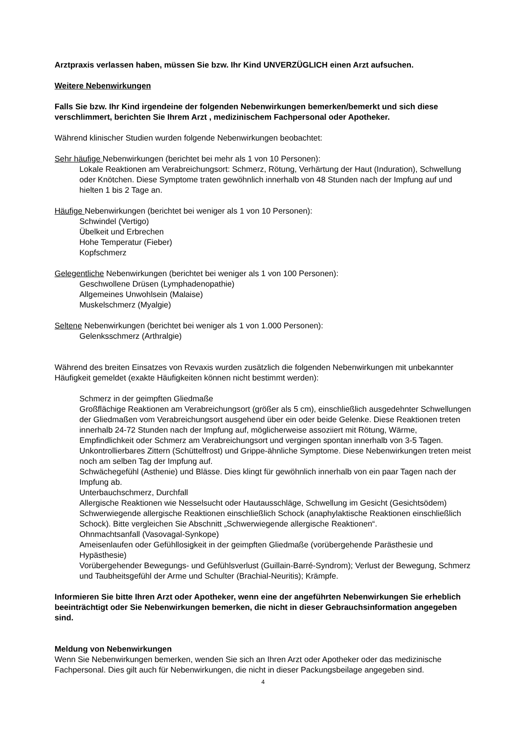Arztpraxis verlassen haben, müssen Sie bzw. Ihr Kind UNVERZÜGLICH einen Arzt aufsuchen.
Weitere Nebenwirkungen
Falls Sie bzw. Ihr Kind irgendeine der folgenden Nebenwirkungen bemerken/bemerkt und sich diese verschlimmert, berichten Sie Ihrem Arzt , medizinischem Fachpersonal oder Apotheker.
Während klinischer Studien wurden folgende Nebenwirkungen beobachtet:
Sehr häufige Nebenwirkungen (berichtet bei mehr als 1 von 10 Personen):
Lokale Reaktionen am Verabreichungsort: Schmerz, Rötung, Verhärtung der Haut (Induration), Schwellung oder Knötchen. Diese Symptome traten gewöhnlich innerhalb von 48 Stunden nach der Impfung auf und hielten 1 bis 2 Tage an.
Häufige Nebenwirkungen (berichtet bei weniger als 1 von 10 Personen):
Schwindel (Vertigo)
Übelkeit und Erbrechen
Hohe Temperatur (Fieber)
Kopfschmerz
Gelegentliche Nebenwirkungen (berichtet bei weniger als 1 von 100 Personen):
Geschwollene Drüsen (Lymphadenopathie)
Allgemeines Unwohlsein (Malaise)
Muskelschmerz (Myalgie)
Seltene Nebenwirkungen (berichtet bei weniger als 1 von 1.000 Personen):
Gelenksschmerz (Arthralgie)
Während des breiten Einsatzes von Revaxis wurden zusätzlich die folgenden Nebenwirkungen mit unbekannter Häufigkeit gemeldet (exakte Häufigkeiten können nicht bestimmt werden):
Schmerz in der geimpften Gliedmaße
Großflächige Reaktionen am Verabreichungsort (größer als 5 cm), einschließlich ausgedehnter Schwellungen der Gliedmaßen vom Verabreichungsort ausgehend über ein oder beide Gelenke. Diese Reaktionen treten innerhalb 24-72 Stunden nach der Impfung auf, möglicherweise assoziiert mit Rötung, Wärme, Empfindlichkeit oder Schmerz am Verabreichungsort und vergingen spontan innerhalb von 3-5 Tagen.
Unkontrollierbares Zittern (Schüttelfrost) und Grippe-ähnliche Symptome. Diese Nebenwirkungen treten meist noch am selben Tag der Impfung auf.
Schwächegefühl (Asthenie) und Blässe. Dies klingt für gewöhnlich innerhalb von ein paar Tagen nach der Impfung ab.
Unterbauchschmerz, Durchfall
Allergische Reaktionen wie Nesselsucht oder Hautausschläge, Schwellung im Gesicht (Gesichtsödem)
Schwerwiegende allergische Reaktionen einschließlich Schock (anaphylaktische Reaktionen einschließlich Schock). Bitte vergleichen Sie Abschnitt „Schwerwiegende allergische Reaktionen“.
Ohnmachtsanfall (Vasovagal-Synkope)
Ameisenlaufen oder Gefühllosigkeit in der geimpften Gliedmaße (vorübergehende Parästhesie und Hypästhesie)
Vorübergehender Bewegungs- und Gefühlsverlust (Guillain-Barré-Syndrom); Verlust der Bewegung, Schmerz und Taubheitsgefühl der Arme und Schulter (Brachial-Neuritis); Krämpfe.
Informieren Sie bitte Ihren Arzt oder Apotheker, wenn eine der angeführten Nebenwirkungen Sie erheblich beeinträchtigt oder Sie Nebenwirkungen bemerken, die nicht in dieser Gebrauchsinformation angegeben sind.
Meldung von Nebenwirkungen
Wenn Sie Nebenwirkungen bemerken, wenden Sie sich an Ihren Arzt oder Apotheker oder das medizinische Fachpersonal. Dies gilt auch für Nebenwirkungen, die nicht in dieser Packungsbeilage angegeben sind.
4